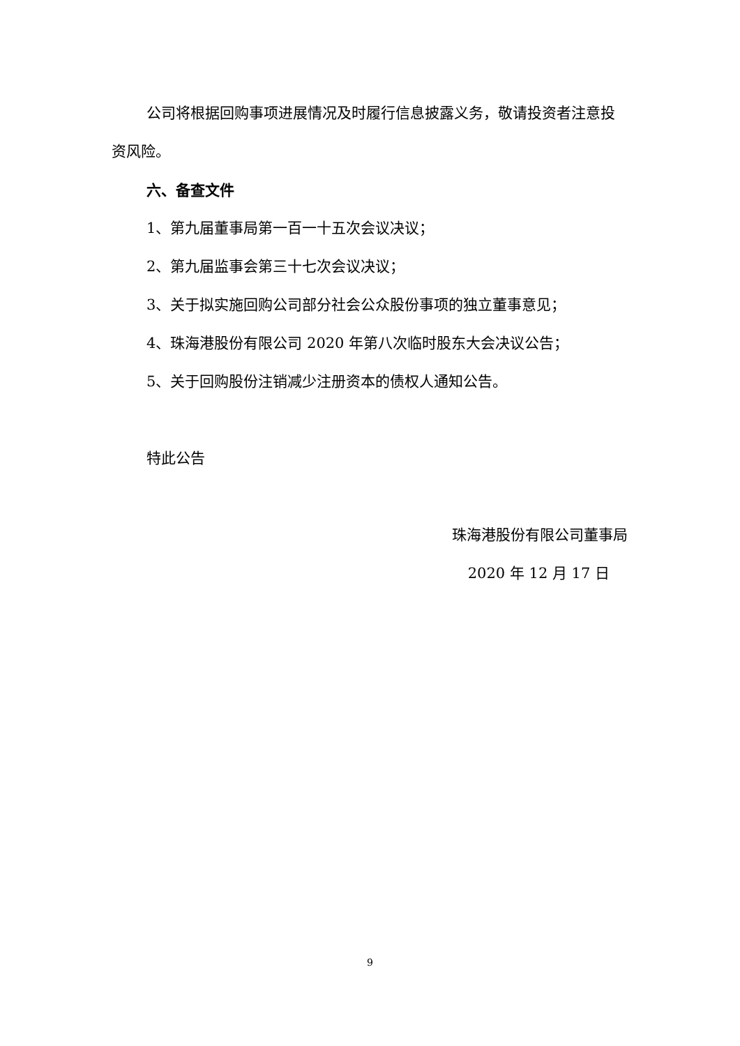公司将根据回购事项进展情况及时履行信息披露义务，敬请投资者注意投资风险。
六、备查文件
1、第九届董事局第一百一十五次会议决议；
2、第九届监事会第三十七次会议决议；
3、关于拟实施回购公司部分社会公众股份事项的独立董事意见；
4、珠海港股份有限公司 2020 年第八次临时股东大会决议公告；
5、关于回购股份注销减少注册资本的债权人通知公告。
特此公告
珠海港股份有限公司董事局
2020 年 12 月 17 日
9